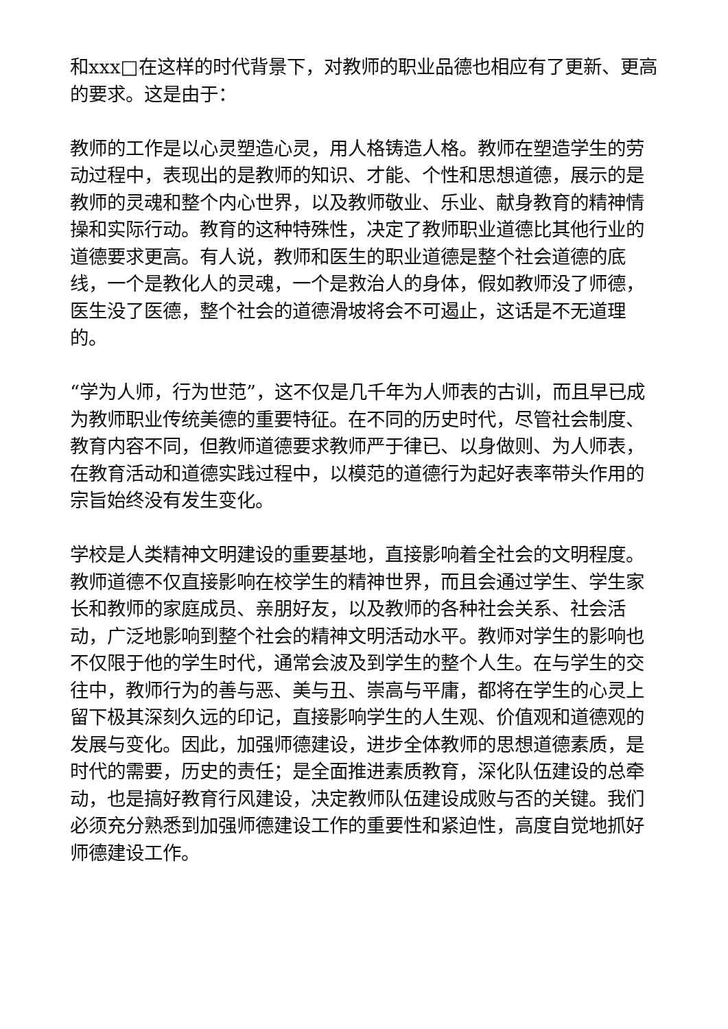和xxx□在这样的时代背景下，对教师的职业品德也相应有了更新、更高的要求。这是由于：
教师的工作是以心灵塑造心灵，用人格铸造人格。教师在塑造学生的劳动过程中，表现出的是教师的知识、才能、个性和思想道德，展示的是教师的灵魂和整个内心世界，以及教师敬业、乐业、献身教育的精神情操和实际行动。教育的这种特殊性，决定了教师职业道德比其他行业的道德要求更高。有人说，教师和医生的职业道德是整个社会道德的底线，一个是教化人的灵魂，一个是救治人的身体，假如教师没了师德，医生没了医德，整个社会的道德滑坡将会不可遏止，这话是不无道理的。
“学为人师，行为世范”，这不仅是几千年为人师表的古训，而且早已成为教师职业传统美德的重要特征。在不同的历史时代，尽管社会制度、教育内容不同，但教师道德要求教师严于律已、以身做则、为人师表，在教育活动和道德实践过程中，以模范的道德行为起好表率带头作用的宗旨始终没有发生变化。
学校是人类精神文明建设的重要基地，直接影响着全社会的文明程度。教师道德不仅直接影响在校学生的精神世界，而且会通过学生、学生家长和教师的家庭成员、亲朋好友，以及教师的各种社会关系、社会活动，广泛地影响到整个社会的精神文明活动水平。教师对学生的影响也不仅限于他的学生时代，通常会波及到学生的整个人生。在与学生的交往中，教师行为的善与恶、美与丑、崇高与平庸，都将在学生的心灵上留下极其深刻久远的印记，直接影响学生的人生观、价值观和道德观的发展与变化。因此，加强师德建设，进步全体教师的思想道德素质，是时代的需要，历史的责任；是全面推进素质教育，深化队伍建设的总牵动，也是搞好教育行风建设，决定教师队伍建设成败与否的关键。我们必须充分熟悉到加强师德建设工作的重要性和紧迫性，高度自觉地抓好师德建设工作。